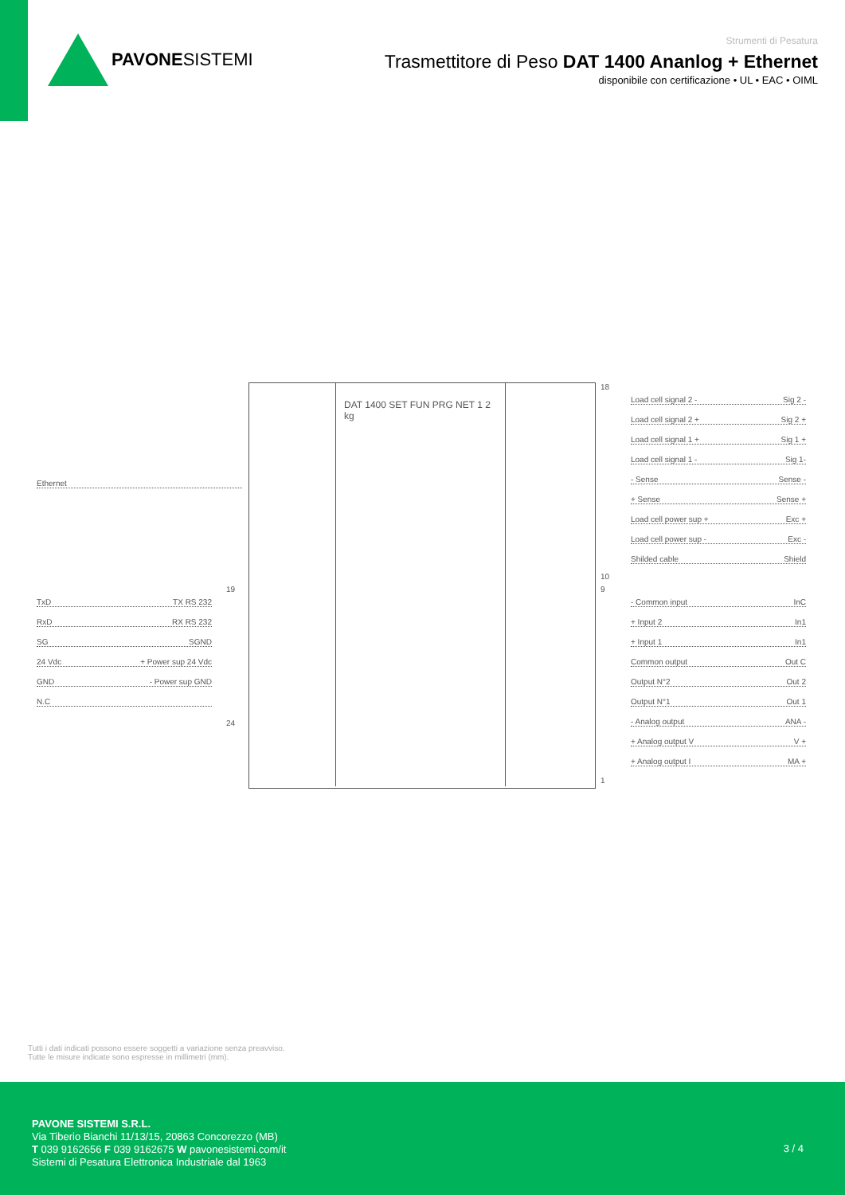PAVONESISTEMI
Strumenti di Pesatura
Trasmettitore di Peso DAT 1400 Ananlog + Ethernet
disponibile con certificazione • UL • EAC • OIML
DAT 1400 SET FUN PRG NET 1 2 kg
Ethernet
TxD TX RS 232
RxD RX RS 232
SG SGND
24 Vdc + Power sup 24 Vdc
GND - Power sup GND
N.C
19
24
18
10
9
1
Load cell signal 2 - Sig 2 -
Load cell signal 2 + Sig 2 +
Load cell signal 1 + Sig 1 +
Load cell signal 1 - Sig 1-
- Sense Sense -
+ Sense Sense +
Load cell power sup + Exc +
Load cell power sup - Exc -
Shilded cable Shield
- Common input InC
+ Input 2 In1
+ Input 1 In1
Common output Out C
Output N°2 Out 2
Output N°1 Out 1
- Analog output ANA -
+ Analog output V V +
+ Analog output I MA +
Tutti i dati indicati possono essere soggetti a variazione senza preavviso.
Tutte le misure indicate sono espresse in millimetri (mm).
PAVONE SISTEMI S.R.L.
Via Tiberio Bianchi 11/13/15, 20863 Concorezzo (MB)
T 039 9162656 F 039 9162675 W pavonesistemi.com/it
Sistemi di Pesatura Elettronica Industriale dal 1963
3 / 4